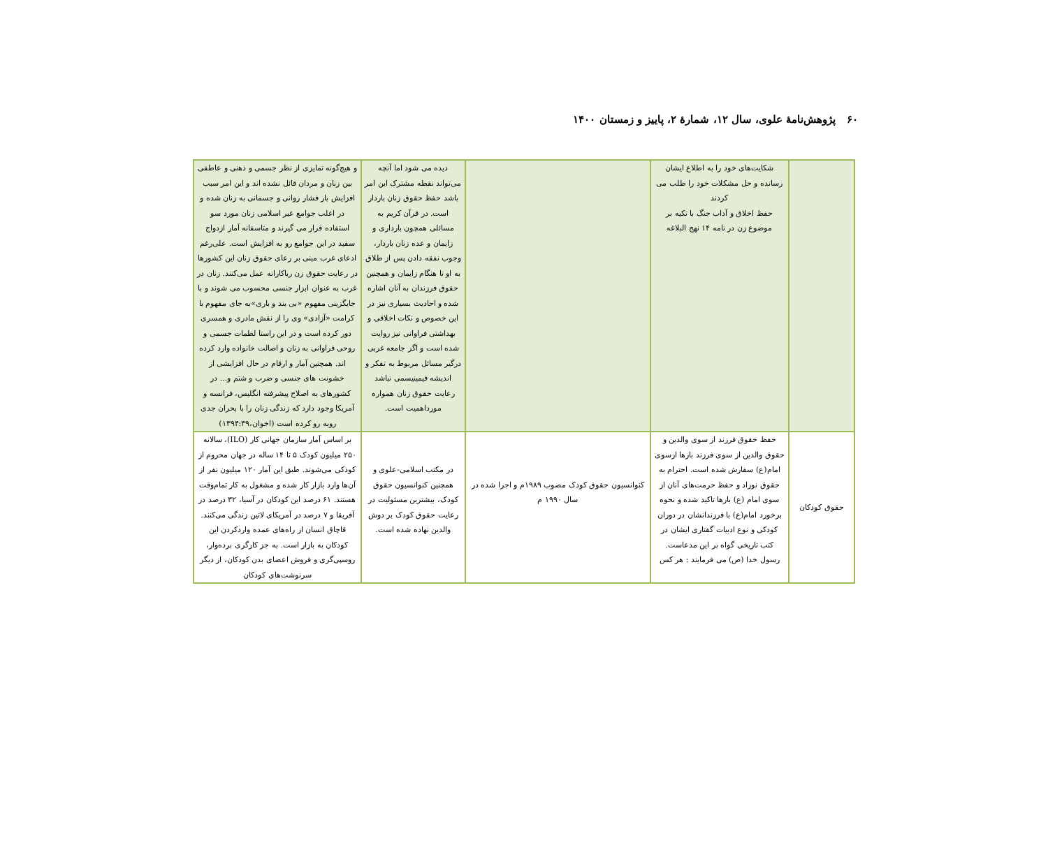۶۰ پژوهش‌نامهٔ علوی، سال ۱۲، شمارهٔ ۲، پاییز و زمستان ۱۴۰۰
| | شکایت‌های خود را به اطلاع ایشان رسانده و حل مشکلات خود را طلب می کردند حفظ اخلاق و آداب جنگ با تکیه بر موضوع زن در نامه ۱۴ نهج البلاغه | | دیده می شود اما آنچه می‌تواند نقطه مشترک این امر باشد حفظ حقوق زنان باردار است. در قرآن کریم به مسائلی همچون بارداری و زایمان و عده زنان باردار، وجوب نفقه دادن پس از طلاق به او تا هنگام زایمان و همچنین حقوق فرزندان به آنان اشاره شده و احادیث بسیاری نیز در این خصوص و نکات اخلاقی و بهداشتی فراوانی نیز روایت شده است و اگر جامعه غربی درگیر مسائل مربوط به تفکر و اندیشه فیمینیسمی نباشد رعایت حقوق زنان همواره مورداهمیت است. | و هیچ‌گونه تمایزی از نظر جسمی و ذهنی و عاطفی بین زنان و مردان قائل نشده اند و این امر سبب افزایش بار فشار روانی و جسمانی به زنان شده و در اغلب جوامع غیر اسلامی زنان مورد سو استفاده قرار می گیرند و متاسفانه آمار ازدواج سفید در این جوامع رو به افزایش است. علی‌رغم ادعای غرب مبنی بر رعای حقوق زنان این کشورها در رعایت حقوق زن ریاکارانه عمل می‌کنند. زنان در غرب به عنوان ابزار جنسی محسوب می شوند و با جایگزینی مفهوم «بی بند و باری»به جای مفهوم با کرامت «آزادی» وی را از نقش مادری و همسری دور کرده است و در این راستا لطمات جسمی و روحی فراوانی به زنان و اصالت خانواده وارد کرده اند. همچنین آمار و ارقام در حال افزایشی از خشونت های جنسی و ضرب و شتم و... در کشورهای به اصلاح پیشرفته انگلیس، فرانسه و آمریکا وجود دارد که زندگی زنان را با بحران جدی روبه رو کرده است (اخوان،۱۳۹۴:۳۹) |
| حقوق کودکان | حفظ حقوق فرزند از سوی والدین و حقوق والدین از سوی فرزند بارها ازسوی امام(ع) سفارش شده است. احترام به حقوق نوزاد و حفظ حرمت‌های آنان از سوی امام (ع) بارها تاکید شده و نحوه برخورد امام(ع) با فرزندانشان در دوران کودکی و نوع ادبیات گفتاری ایشان در کتب تاریخی گواه بر این مدعاست. رسول خدا (ص) می فرمایند : هر کس | کنوانسیون حقوق کودک مصوب ۱۹۸۹م و اجرا شده در سال ۱۹۹۰ م | در مکتب اسلامی-علوی و همچنین کنوانسیون حقوق کودک، بیشترین مسئولیت در رعایت حقوق کودک بر دوش والدین نهاده شده است. | بر اساس آمار سازمان جهانی کار (ILO)، سالانه ۲۵۰ میلیون کودک ۵ تا ۱۴ ساله در جهان محروم از کودکی می‌شوند. طبق این آمار ۱۲۰ میلیون نفر از آن‌ها وارد بازار کار شده و مشغول به کار تمام‌وقت هستند. ۶۱ درصد این کودکان در آسیا، ۳۲ درصد در آفریقا و ۷ درصد در آمریکای لاتین زندگی می‌کنند. قاچاق انسان از راه‌های عمده واردکردن این کودکان به بازار است. به جز کارگری برده‌وار، روسپی‌گری و فروش اعضای بدن کودکان، از دیگر سرنوشت‌های کودکان |